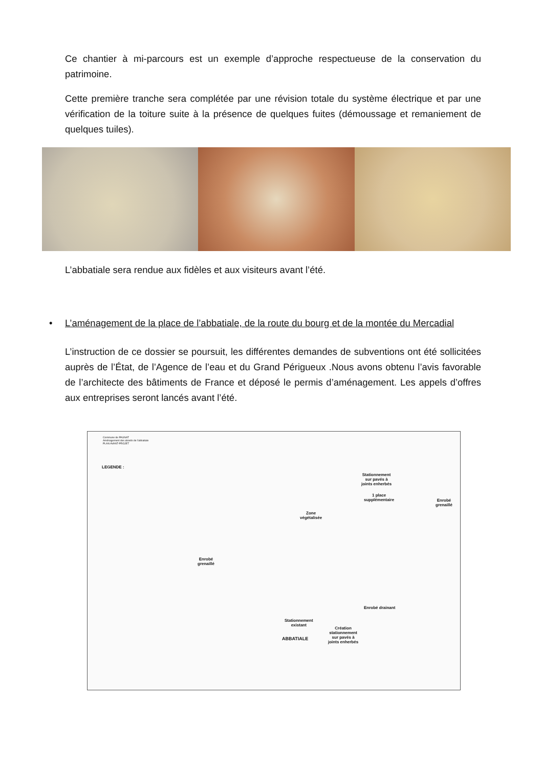Ce chantier à mi-parcours est un exemple d’approche respectueuse de la conservation du patrimoine.
Cette première tranche sera complétée par une révision totale du système électrique et par une vérification de la toiture suite à la présence de quelques fuites (démoussage et remaniement de quelques tuiles).
L’abbatiale sera rendue aux fidèles et aux visiteurs avant l’été.
• L’aménagement de la place de l’abbatiale, de la route du bourg et de la montée du Mercadial
L’instruction de ce dossier se poursuit, les différentes demandes de subventions ont été sollicitées auprès de l’État, de l’Agence de l’eau et du Grand Périgueux .Nous avons obtenu l’avis favorable de l’architecte des bâtiments de France et déposé le permis d’aménagement. Les appels d’offres aux entreprises seront lancés avant l’été.
Commune de PAUNAT
Aménagement des abords de l'abbatiale
PLAN AVANT-PROJET
LEGENDE :
Stationnement
sur pavés à
joints enherbés
1 place
supplémentaire Enrobé
grenaillé
Zone
végétalisée
Enrobé
grenaillé
Enrobé drainant
Stationnement
existant
ABBATIALE
Création
stationnement
sur pavés à
joints enherbés